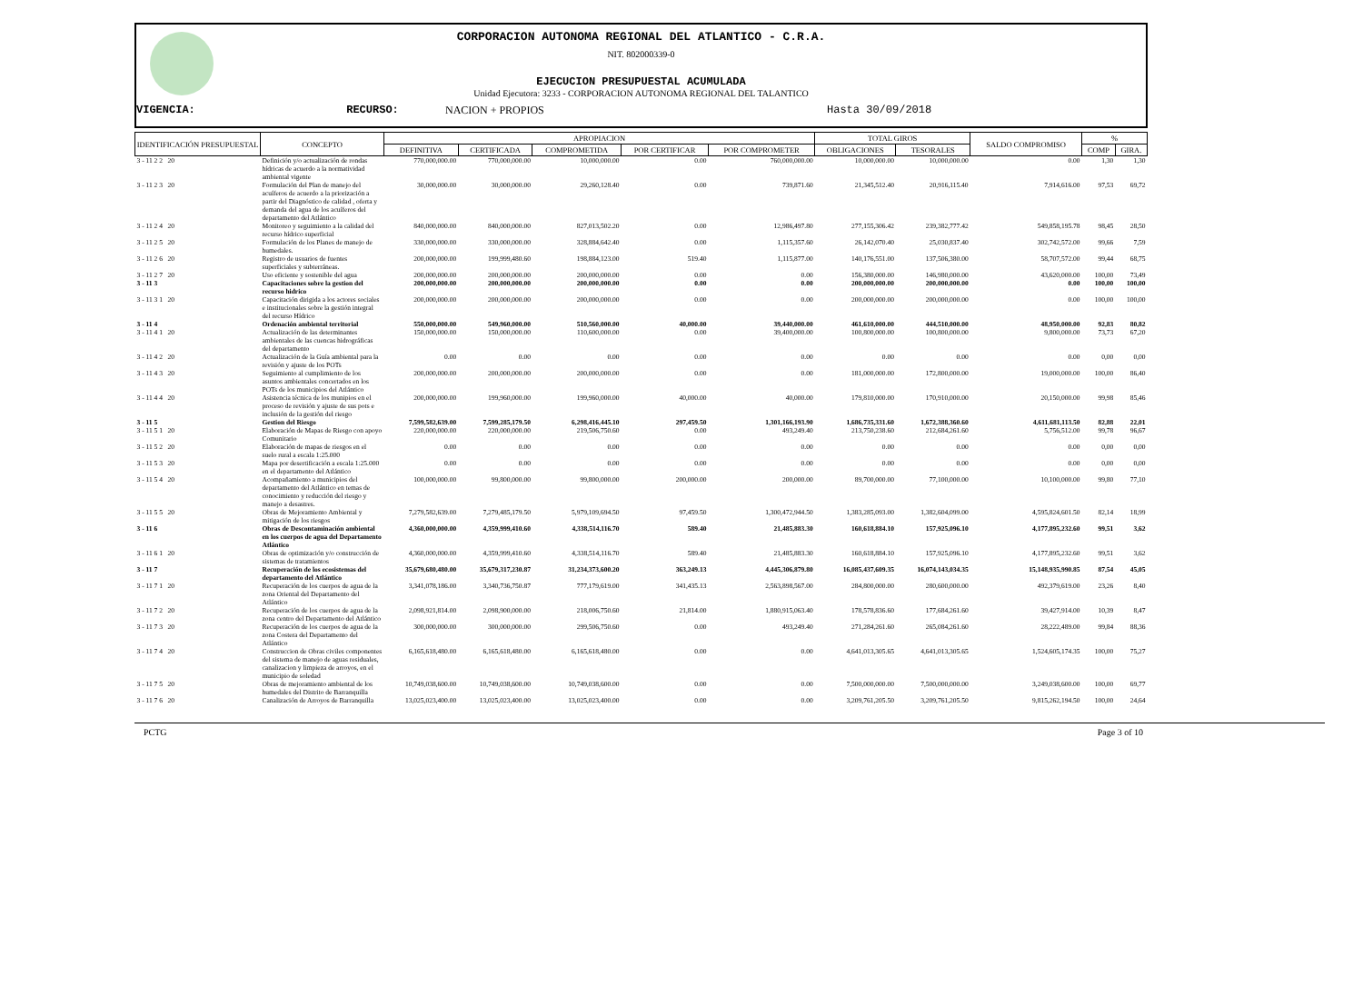CORPORACION AUTONOMA REGIONAL DEL ATLANTICO - C.R.A.
NIT. 802000339-0
EJECUCION PRESUPUESTAL ACUMULADA
Unidad Ejecutora: 3233 - CORPORACION AUTONOMA REGIONAL DEL TALANTICO
VIGENCIA: RECURSO: NACION + PROPIOS Hasta 30/09/2018
| IDENTIFICACIÓN PRESUPUESTAL | CONCEPTO | APROPIACION | | | | | TOTAL GIROS | | SALDO COMPROMISO | % | |
| --- | --- | --- | --- | --- | --- | --- | --- | --- | --- | --- | --- |
| | | DEFINITIVA | CERTIFICADA | COMPROMETIDA | POR CERTIFICAR | POR COMPROMETER | OBLIGACIONES | TESORALES | | COMP | GIRA. |
| 3 - 11 2 2 20 | Definición y/o actualización de rondas hídricas de acuerdo a la normatividad ambiental vigente | 770,000,000.00 | 770,000,000.00 | 10,000,000.00 | 0.00 | 760,000,000.00 | 10,000,000.00 | 10,000,000.00 | 0.00 | 1,30 | 1,30 |
| 3 - 11 2 3 20 | Formulación del Plan de manejo del acuíferos de acuerdo a la priorización a partir del Diagnóstico de calidad , oferta y demanda del agua de los acuíferos del departamento del Atlántico | 30,000,000.00 | 30,000,000.00 | 29,260,128.40 | 0.00 | 739,871.60 | 21,345,512.40 | 20,916,115.40 | 7,914,616.00 | 97,53 | 69,72 |
| 3 - 11 2 4 20 | Monitoreo y seguimiento a la calidad del recurso hídrico superficial | 840,000,000.00 | 840,000,000.00 | 827,013,502.20 | 0.00 | 12,986,497.80 | 277,155,306.42 | 239,382,777.42 | 549,858,195.78 | 98,45 | 28,50 |
| 3 - 11 2 5 20 | Formulación de los Planes de manejo de humedales. | 330,000,000.00 | 330,000,000.00 | 328,884,642.40 | 0.00 | 1,115,357.60 | 26,142,070.40 | 25,030,837.40 | 302,742,572.00 | 99,66 | 7,59 |
| 3 - 11 2 6 20 | Registro de usuarios de fuentes superficiales y subterráneas. | 200,000,000.00 | 199,999,480.60 | 198,884,123.00 | 519.40 | 1,115,877.00 | 140,176,551.00 | 137,506,380.00 | 58,707,572.00 | 99,44 | 68,75 |
| 3 - 11 2 7 20 | Uso eficiente y sostenible del agua | 200,000,000.00 | 200,000,000.00 | 200,000,000.00 | 0.00 | 0.00 | 156,380,000.00 | 146,980,000.00 | 43,620,000.00 | 100,00 | 73,49 |
| 3 - 11 3 | Capacitaciones sobre la gestion del recurso hidrico | 200,000,000.00 | 200,000,000.00 | 200,000,000.00 | 0.00 | 0.00 | 200,000,000.00 | 200,000,000.00 | 0.00 | 100,00 | 100,00 |
| 3 - 11 3 1 20 | Capacitación dirigida a los actores sociales e institucionales sobre la gestión integral del recurso Hídrico | 200,000,000.00 | 200,000,000.00 | 200,000,000.00 | 0.00 | 0.00 | 200,000,000.00 | 200,000,000.00 | 0.00 | 100,00 | 100,00 |
| 3 - 11 4 | Ordenación ambiental territorial | 550,000,000.00 | 549,960,000.00 | 510,560,000.00 | 40,000.00 | 39,440,000.00 | 461,610,000.00 | 444,510,000.00 | 48,950,000.00 | 92,83 | 80,82 |
| 3 - 11 4 1 20 | Actualización de las determinantes ambientales de las cuencas hidrográficas del departamento | 150,000,000.00 | 150,000,000.00 | 110,600,000.00 | 0.00 | 39,400,000.00 | 100,800,000.00 | 100,800,000.00 | 9,800,000.00 | 73,73 | 67,20 |
| 3 - 11 4 2 20 | Actualización de la Guía ambiental para la revisión y ajuste de los POTs | 0.00 | 0.00 | 0.00 | 0.00 | 0.00 | 0.00 | 0.00 | 0.00 | 0,00 | 0,00 |
| 3 - 11 4 3 20 | Seguimiento al cumplimiento de los asuntos ambientales concertados en los POTs de los municipios del Atlántico | 200,000,000.00 | 200,000,000.00 | 200,000,000.00 | 0.00 | 0.00 | 181,000,000.00 | 172,800,000.00 | 19,000,000.00 | 100,00 | 86,40 |
| 3 - 11 4 4 20 | Asistencia técnica de los munipios en el proceso de revisión y ajuste de sus pots e inclusión de la gestión del riesgo | 200,000,000.00 | 199,960,000.00 | 199,960,000.00 | 40,000.00 | 40,000.00 | 179,810,000.00 | 170,910,000.00 | 20,150,000.00 | 99,98 | 85,46 |
| 3 - 11 5 | Gestion del Riesgo | 7,599,582,639.00 | 7,599,285,179.50 | 6,298,416,445.10 | 297,459.50 | 1,301,166,193.90 | 1,686,735,331.60 | 1,672,388,360.60 | 4,611,681,113.50 | 82,88 | 22,01 |
| 3 - 11 5 1 20 | Elaboración de Mapas de Riesgo con apoyo Comunitario | 220,000,000.00 | 220,000,000.00 | 219,506,750.60 | 0.00 | 493,249.40 | 213,750,238.60 | 212,684,261.60 | 5,756,512.00 | 99,78 | 96,67 |
| 3 - 11 5 2 20 | Elaboración de mapas de riesgos en el suelo rural a escala 1:25.000 | 0.00 | 0.00 | 0.00 | 0.00 | 0.00 | 0.00 | 0.00 | 0.00 | 0,00 | 0,00 |
| 3 - 11 5 3 20 | Mapa por desertificación a escala 1:25.000 en el departamento del Atlántico | 0.00 | 0.00 | 0.00 | 0.00 | 0.00 | 0.00 | 0.00 | 0.00 | 0,00 | 0,00 |
| 3 - 11 5 4 20 | Acompañamiento a municipios del departamento del Atlántico en temas de conocimiento y reducción del riesgo y manejo a desastres. | 100,000,000.00 | 99,800,000.00 | 99,800,000.00 | 200,000.00 | 200,000.00 | 89,700,000.00 | 77,100,000.00 | 10,100,000.00 | 99,80 | 77,10 |
| 3 - 11 5 5 20 | Obras de Mejoramiento Ambiental y mitigación de los riesgos | 7,279,582,639.00 | 7,279,485,179.50 | 5,979,109,694.50 | 97,459.50 | 1,300,472,944.50 | 1,383,285,093.00 | 1,382,604,099.00 | 4,595,824,601.50 | 82,14 | 18,99 |
| 3 - 11 6 | Obras de Descontaminación ambiental en los cuerpos de agua del Departamento Atlántico | 4,360,000,000.00 | 4,359,999,410.60 | 4,338,514,116.70 | 589.40 | 21,485,883.30 | 160,618,884.10 | 157,925,096.10 | 4,177,895,232.60 | 99,51 | 3,62 |
| 3 - 11 6 1 20 | Obras de optimización y/o construcción de sistemas de tratamientos | 4,360,000,000.00 | 4,359,999,410.60 | 4,338,514,116.70 | 589.40 | 21,485,883.30 | 160,618,884.10 | 157,925,096.10 | 4,177,895,232.60 | 99,51 | 3,62 |
| 3 - 11 7 | Recuperación de los ecosistemas del departamento del Atlántico | 35,679,680,480.00 | 35,679,317,230.87 | 31,234,373,600.20 | 363,249.13 | 4,445,306,879.80 | 16,085,437,609.35 | 16,074,143,034.35 | 15,148,935,990.85 | 87,54 | 45,05 |
| 3 - 11 7 1 20 | Recuperación de los cuerpos de agua de la zona Oriental del Departamento del Atlántico | 3,341,078,186.00 | 3,340,736,750.87 | 777,179,619.00 | 341,435.13 | 2,563,898,567.00 | 284,800,000.00 | 280,600,000.00 | 492,379,619.00 | 23,26 | 8,40 |
| 3 - 11 7 2 20 | Recuperación de los cuerpos de agua de la zona centro del Departamento del Atlántico | 2,098,921,814.00 | 2,098,900,000.00 | 218,006,750.60 | 21,814.00 | 1,880,915,063.40 | 178,578,836.60 | 177,684,261.60 | 39,427,914.00 | 10,39 | 8,47 |
| 3 - 11 7 3 20 | Recuperación de los cuerpos de agua de la zona Costera del Departamento del Atlántico | 300,000,000.00 | 300,000,000.00 | 299,506,750.60 | 0.00 | 493,249.40 | 271,284,261.60 | 265,084,261.60 | 28,222,489.00 | 99,84 | 88,36 |
| 3 - 11 7 4 20 | Construccion de Obras civiles componentes del sistema de manejo de aguas residuales, canalizacion y limpieza de arroyos, en el municipio de soledad | 6,165,618,480.00 | 6,165,618,480.00 | 6,165,618,480.00 | 0.00 | 0.00 | 4,641,013,305.65 | 4,641,013,305.65 | 1,524,605,174.35 | 100,00 | 75,27 |
| 3 - 11 7 5 20 | Obras de mejoramiento ambiental de los humedales del Distrito de Barranquilla | 10,749,038,600.00 | 10,749,038,600.00 | 10,749,038,600.00 | 0.00 | 0.00 | 7,500,000,000.00 | 7,500,000,000.00 | 3,249,038,600.00 | 100,00 | 69,77 |
| 3 - 11 7 6 20 | Canalización de Arroyos de Barranquilla | 13,025,023,400.00 | 13,025,023,400.00 | 13,025,023,400.00 | 0.00 | 0.00 | 3,209,761,205.50 | 3,209,761,205.50 | 9,815,262,194.50 | 100,00 | 24,64 |
PCTG Page 3 of 10